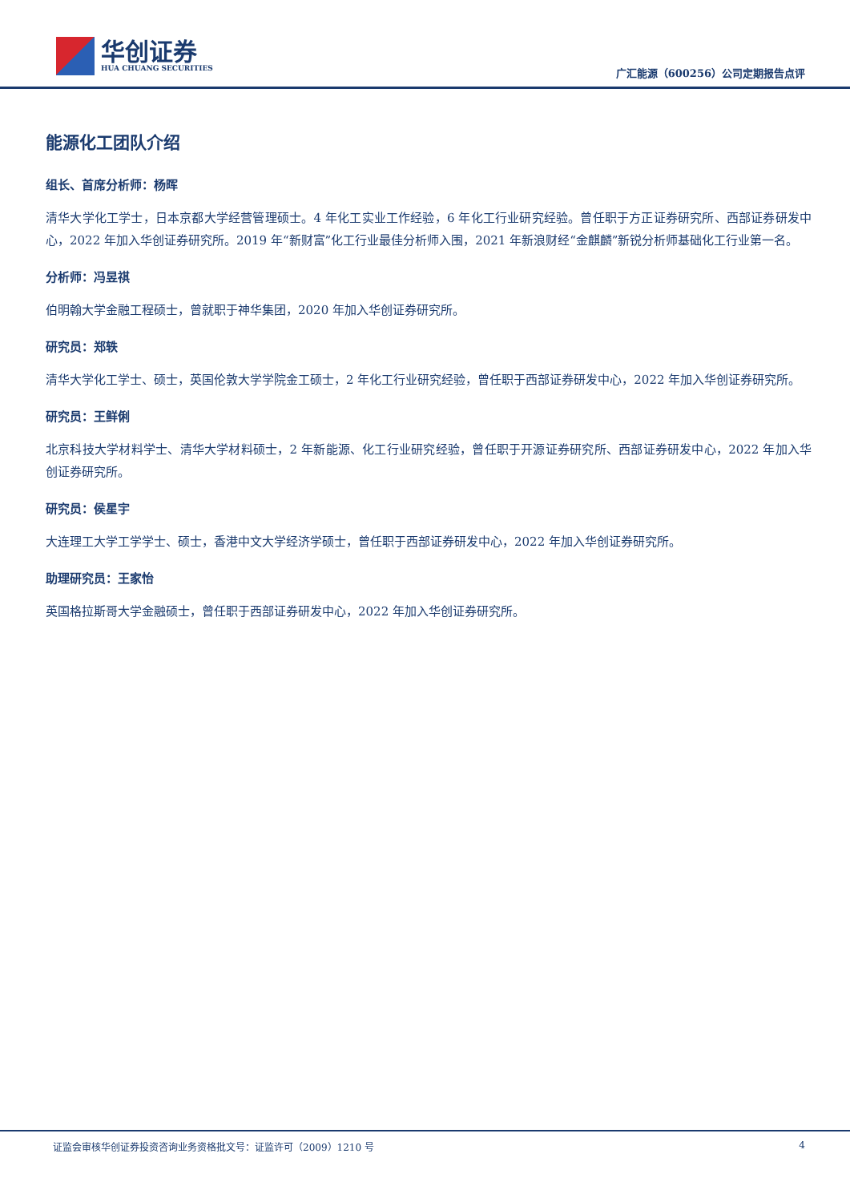华创证券
HUA CHUANG SECURITIES
广汇能源（600256）公司定期报告点评
能源化工团队介绍
组长、首席分析师：杨晖
清华大学化工学士，日本京都大学经营管理硕士。4 年化工实业工作经验，6 年化工行业研究经验。曾任职于方正证券研究所、西部证券研发中心，2022 年加入华创证券研究所。2019 年“新财富”化工行业最佳分析师入围，2021 年新浪财经“金麒麟”新锐分析师基础化工行业第一名。
分析师：冯昱祺
伯明翰大学金融工程硕士，曾就职于神华集团，2020 年加入华创证券研究所。
研究员：郑轶
清华大学化工学士、硕士，英国伦敦大学学院金工硕士，2 年化工行业研究经验，曾任职于西部证券研发中心，2022 年加入华创证券研究所。
研究员：王鲜俐
北京科技大学材料学士、清华大学材料硕士，2 年新能源、化工行业研究经验，曾任职于开源证券研究所、西部证券研发中心，2022 年加入华创证券研究所。
研究员：侯星宇
大连理工大学工学学士、硕士，香港中文大学经济学硕士，曾任职于西部证券研发中心，2022 年加入华创证券研究所。
助理研究员：王家怡
英国格拉斯哥大学金融硕士，曾任职于西部证券研发中心，2022 年加入华创证券研究所。
证监会审核华创证券投资咨询业务资格批文号：证监许可（2009）1210 号 4